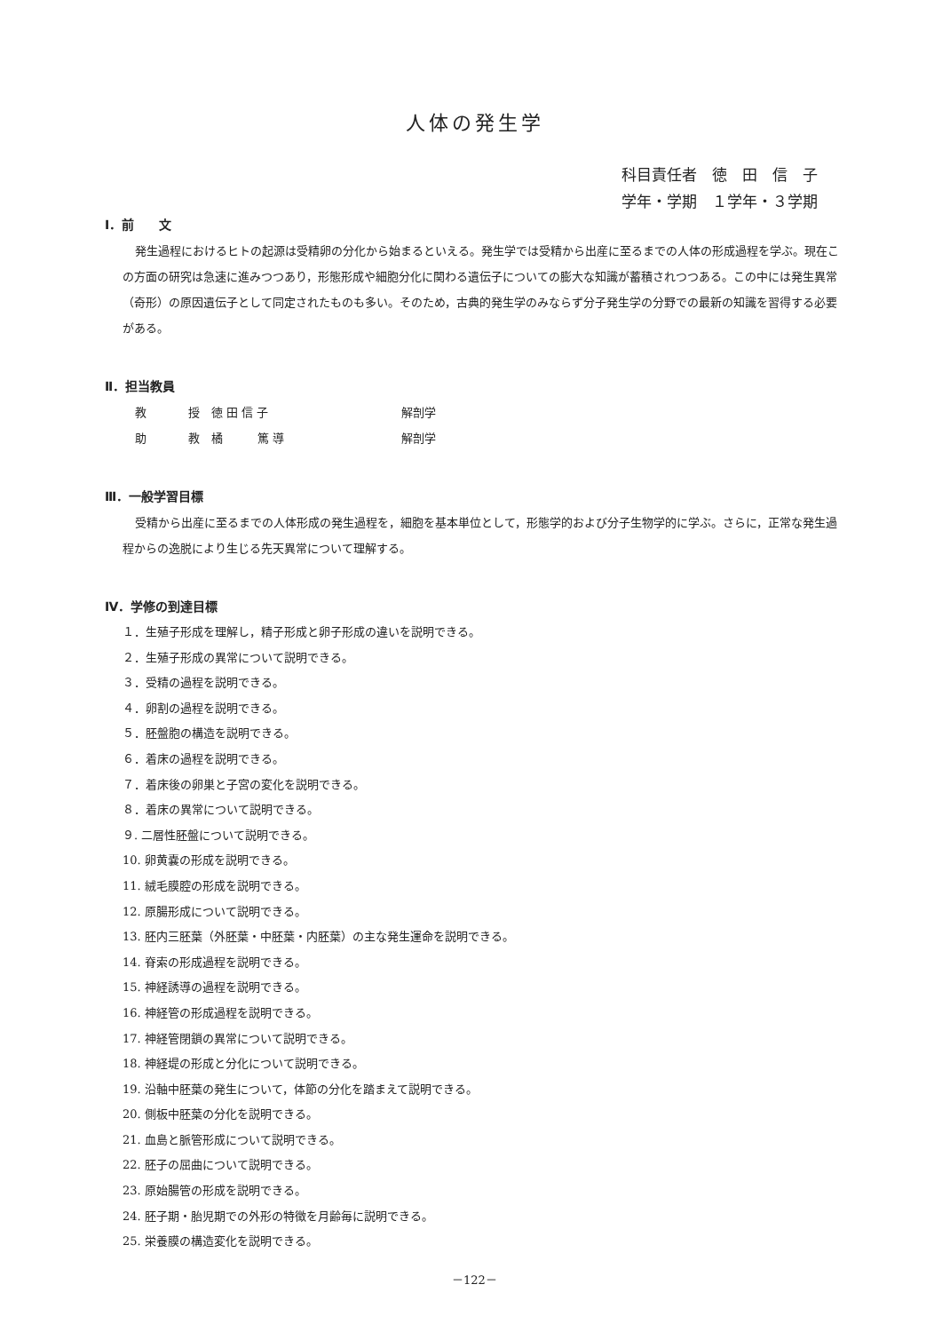人体の発生学
科目責任者　徳　田　信　子
学年・学期　１学年・３学期
Ⅰ．前　　文
発生過程におけるヒトの起源は受精卵の分化から始まるといえる。発生学では受精から出産に至るまでの人体の形成過程を学ぶ。現在この方面の研究は急速に進みつつあり，形態形成や細胞分化に関わる遺伝子についての膨大な知識が蓄積されつつある。この中には発生異常（奇形）の原因遺伝子として同定されたものも多い。そのため，古典的発生学のみならず分子発生学の分野での最新の知識を習得する必要がある。
Ⅱ．担当教員
教 授　徳 田 信 子 解剖学
助 教　橘　　　篤 導 解剖学
Ⅲ．一般学習目標
受精から出産に至るまでの人体形成の発生過程を，細胞を基本単位として，形態学的および分子生物学的に学ぶ。さらに，正常な発生過程からの逸脱により生じる先天異常について理解する。
Ⅳ．学修の到達目標
１．生殖子形成を理解し，精子形成と卵子形成の違いを説明できる。
２．生殖子形成の異常について説明できる。
３．受精の過程を説明できる。
４．卵割の過程を説明できる。
５．胚盤胞の構造を説明できる。
６．着床の過程を説明できる。
７．着床後の卵巣と子宮の変化を説明できる。
８．着床の異常について説明できる。
９. 二層性胚盤について説明できる。
10. 卵黄嚢の形成を説明できる。
11. 絨毛膜腔の形成を説明できる。
12. 原腸形成について説明できる。
13. 胚内三胚葉（外胚葉・中胚葉・内胚葉）の主な発生運命を説明できる。
14. 脊索の形成過程を説明できる。
15. 神経誘導の過程を説明できる。
16. 神経管の形成過程を説明できる。
17. 神経管閉鎖の異常について説明できる。
18. 神経堤の形成と分化について説明できる。
19. 沿軸中胚葉の発生について，体節の分化を踏まえて説明できる。
20. 側板中胚葉の分化を説明できる。
21. 血島と脈管形成について説明できる。
22. 胚子の屈曲について説明できる。
23. 原始腸管の形成を説明できる。
24. 胚子期・胎児期での外形の特徴を月齢毎に説明できる。
25. 栄養膜の構造変化を説明できる。
－122－